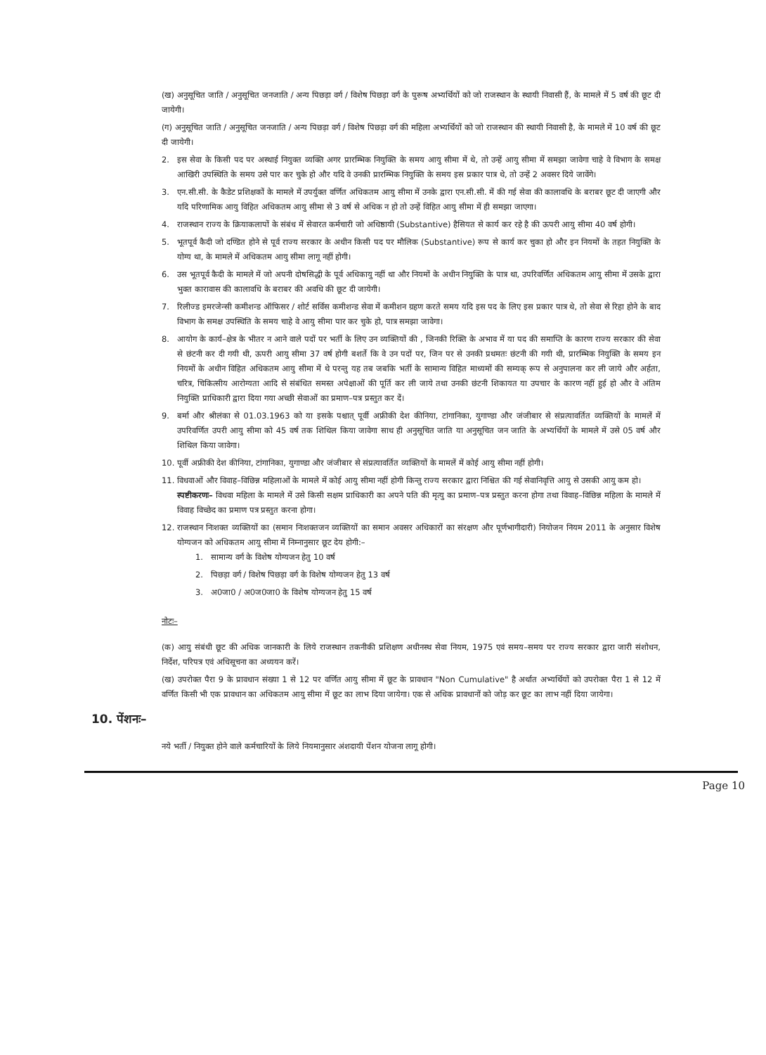(ख) अनुसूचित जाति / अनुसूचित जनजाति / अन्य पिछड़ा वर्ग / विशेष पिछड़ा वर्ग के पुरूष अभ्यर्थियों को जो राजस्थान के स्थायी निवासी हैं, के मामले में 5 वर्ष की छूट दी जायेगी।
(ग) अनुसूचित जाति / अनुसूचित जनजाति / अन्य पिछड़ा वर्ग / विशेष पिछड़ा वर्ग की महिला अभ्यर्थियों को जो राजस्थान की स्थायी निवासी है, के मामले में 10 वर्ष की छूट दी जायेगी।
2. इस सेवा के किसी पद पर अस्थाई नियुक्त व्यक्ति अगर प्रारम्भिक नियुक्ति के समय आयु सीमा में थे, तो उन्हें आयु सीमा में समझा जावेगा चाहे वे विभाग के समक्ष आखिरी उपस्थिति के समय उसे पार कर चुके हो और यदि वे उनकी प्रारम्भिक नियुक्ति के समय इस प्रकार पात्र थे, तो उन्हें 2 अवसर दिये जावेंगे।
3. एन.सी.सी. के कैडेट प्रशिक्षकों के मामले में उपर्युक्त वर्णित अधिकतम आयु सीमा में उनके द्वारा एन.सी.सी. में की गई सेवा की कालावधि के बराबर छूट दी जाएगी और यदि परिणामिक आयु विहित अधिकतम आयु सीमा से 3 वर्ष से अधिक न हो तो उन्हें विहित आयु सीमा में ही समझा जाएगा।
4. राजस्थान राज्य के क्रियाकलापों के संबंध में सेवारत कर्मचारी जो अधिष्ठायी (Substantive) हैसियत से कार्य कर रहे है की ऊपरी आयु सीमा 40 वर्ष होगी।
5. भूतपूर्व कैदी जो दण्डित होने से पूर्व राज्य सरकार के अधीन किसी पद पर मौलिक (Substantive) रूप से कार्य कर चुका हो और इन नियमों के तहत नियुक्ति के योग्य था, के मामले में अधिकतम आयु सीमा लागू नहीं होगी।
6. उस भूतपूर्व कैदी के मामले में जो अपनी दोषसिद्धी के पूर्व अधिकायु नहीं था और नियमों के अधीन नियुक्ति के पात्र था, उपरिवर्णित अधिकतम आयु सीमा में उसके द्वारा भुक्त कारावास की कालावधि के बराबर की अवधि की छूट दी जायेगी।
7. रिलीज्ड इमरजेन्सी कमीशन्ड ऑफिसर / शोर्ट सर्विस कमीशन्ड सेवा में कमीशन ग्रहण करते समय यदि इस पद के लिए इस प्रकार पात्र थे, तो सेवा से रिहा होने के बाद विभाग के समक्ष उपस्थिति के समय चाहे वे आयु सीमा पार कर चुके हो, पात्र समझा जावेगा।
8. आयोग के कार्य–क्षेत्र के भीतर न आने वाले पदों पर भर्ती के लिए उन व्यक्तियों की , जिनकी रिक्ति के अभाव में या पद की समाप्ति के कारण राज्य सरकार की सेवा से छंटनी कर दी गयी थी, ऊपरी आयु सीमा 37 वर्ष होगी बशर्ते कि वे उन पदों पर, जिन पर से उनकी प्रथमतः छंटनी की गयी थी, प्रारम्भिक नियुक्ति के समय इन नियमों के अधीन विहित अधिकतम आयु सीमा में थे परन्तु यह तब जबकि भर्ती के सामान्य विहित माध्यमों की सम्यक् रूप से अनुपालना कर ली जाये और अर्हता, चरित्र, चिकित्सीय आरोग्यता आदि से संबंधित समस्त अपेक्षाओं की पूर्ति कर ली जाये तथा उनकी छंटनी शिकायत या उपचार के कारण नहीं हुई हो और वे अंतिम नियुक्ति प्राधिकारी द्वारा दिया गया अच्छी सेवाओं का प्रमाण–पत्र प्रस्तुत कर दें।
9. बर्मा और श्रीलंका से 01.03.1963 को या इसके पश्चात् पूर्वी अफ्रीकी देश कीनिया, टांगानिका, युगाण्डा और जंजीबार से संप्रत्यावर्तित व्यक्तियों के मामलें में उपरिवर्णित उपरी आयु सीमा को 45 वर्ष तक शिथिल किया जावेगा साथ ही अनुसूचित जाति या अनुसूचित जन जाति के अभ्यर्थियों के मामले में उसे 05 वर्ष और शिथिल किया जावेगा।
10. पूर्वी अफ्रीकी देश कीनिया, टांगानिका, युगाण्डा और जंजीबार से संप्रत्यावर्तित व्यक्तियों के मामलें में कोई आयु सीमा नहीं होगी।
11. विधवाओं और विवाह–विछिन्न महिलाओं के मामले में कोई आयु सीमा नहीं होगी किन्तु राज्य सरकार द्वारा निश्चित की गई सेवानिवृत्ति आयु से उसकी आयु कम हो।
स्पष्टीकरणः– विधवा महिला के मामले में उसे किसी सक्षम प्राधिकारी का अपने पति की मृत्यु का प्रमाण–पत्र प्रस्तुत करना होगा तथा विवाह–विछिन्न महिला के मामले में विवाह विच्छेद का प्रमाण पत्र प्रस्तुत करना होगा।
12. राजस्थान निःशक्त व्यक्तियों का (समान निःशक्तजन व्यक्तियों का समान अवसर अधिकारों का संरक्षण और पूर्णभागीदारी) नियोजन नियम 2011 के अनुसार विशेष योग्यजन को अधिकतम आयु सीमा में निम्नानुसार छूट देय होगी:–
1. सामान्य वर्ग के विशेष योग्यजन हेतु 10 वर्ष
2. पिछड़ा वर्ग / विशेष पिछड़ा वर्ग के विशेष योग्यजन हेतु 13 वर्ष
3. अ0जा0 / अ0ज0जा0 के विशेष योग्यजन हेतु 15 वर्ष
नोटः–
(क) आयु संबंधी छूट की अधिक जानकारी के लिये राजस्थान तकनीकी प्रशिक्षण अधीनस्थ सेवा नियम, 1975 एवं समय–समय पर राज्य सरकार द्वारा जारी संशोधन, निर्देश, परिपत्र एवं अधिसूचना का अध्ययन करें।
(ख) उपरोक्त पैरा 9 के प्रावधान संख्या 1 से 12 पर वर्णित आयु सीमा में छूट के प्रावधान "Non Cumulative" है अर्थात अभ्यर्थियों को उपरोक्त पैरा 1 से 12 में वर्णित किसी भी एक प्रावधान का अधिकतम आयु सीमा में छूट का लाभ दिया जायेगा। एक से अधिक प्रावधानों को जोड़ कर छूट का लाभ नहीं दिया जायेगा।
10. पेंशनः–
नये भर्ती / नियुक्त होने वाले कर्मचारियों के लिये नियमानुसार अंशदायी पेंशन योजना लागू होगी।
Page 10